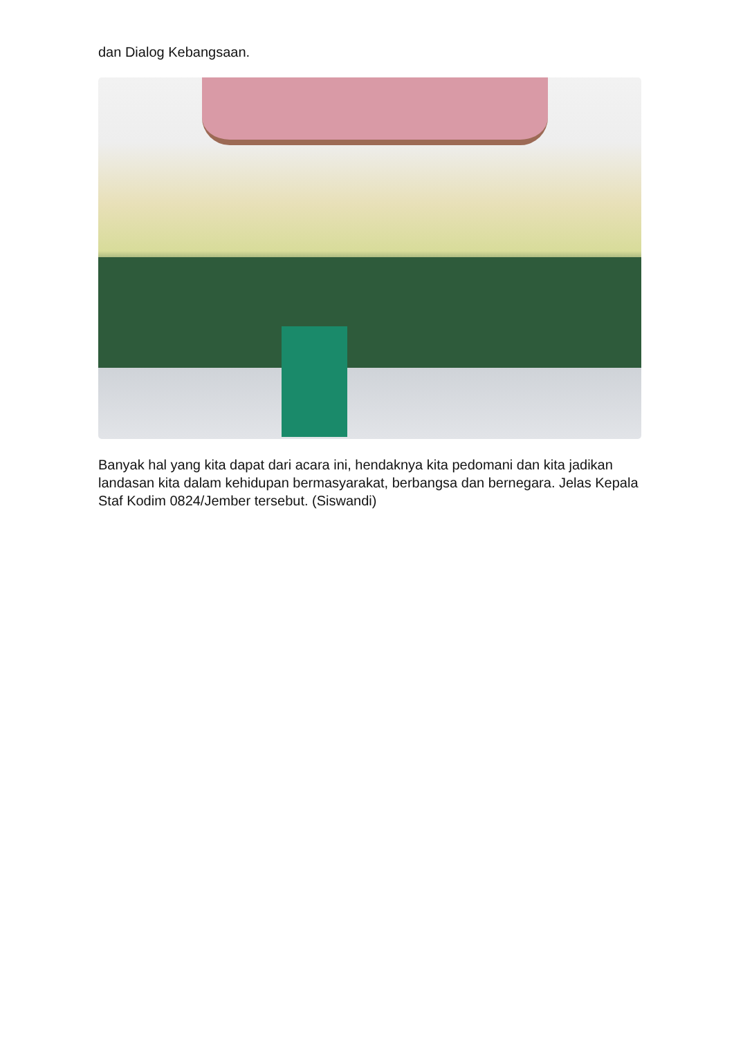dan Dialog Kebangsaan.
Banyak hal yang kita dapat dari acara ini, hendaknya kita pedomani dan kita jadikan landasan kita dalam kehidupan bermasyarakat, berbangsa dan bernegara. Jelas Kepala Staf Kodim 0824/Jember tersebut. (Siswandi)